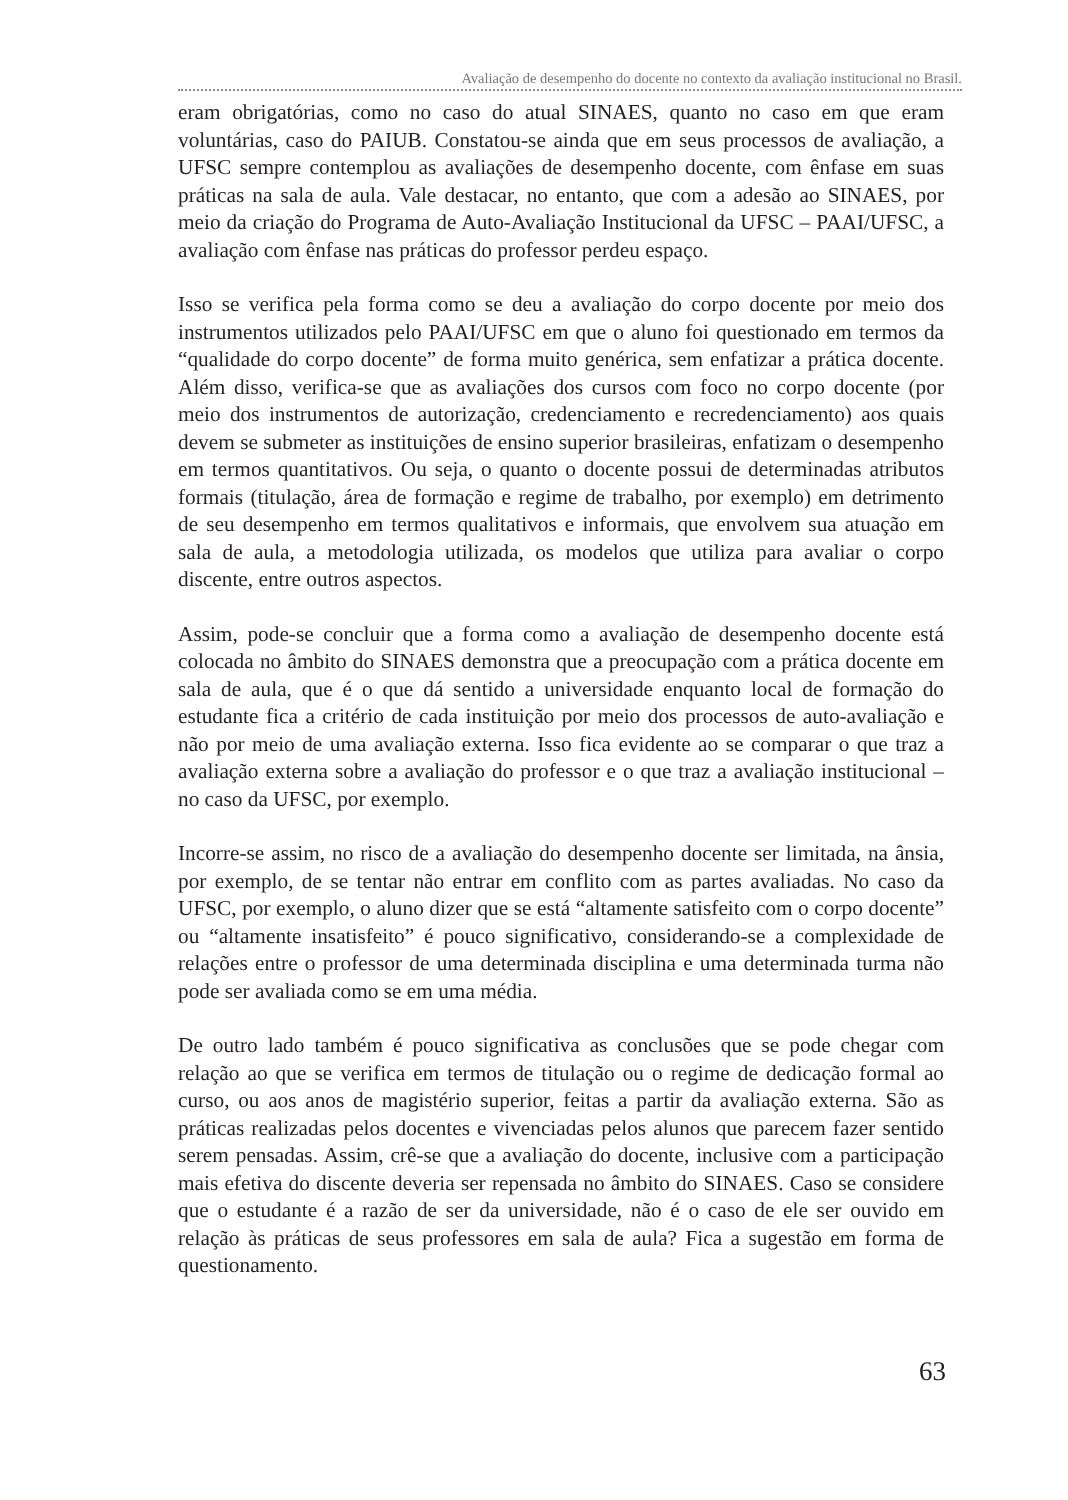Avaliação de desempenho do docente no contexto da avaliação institucional no Brasil.
eram obrigatórias, como no caso do atual SINAES, quanto no caso em que eram voluntárias, caso do PAIUB. Constatou-se ainda que em seus processos de avaliação, a UFSC sempre contemplou as avaliações de desempenho docente, com ênfase em suas práticas na sala de aula. Vale destacar, no entanto, que com a adesão ao SINAES, por meio da criação do Programa de Auto-Avaliação Institucional da UFSC – PAAI/UFSC, a avaliação com ênfase nas práticas do professor perdeu espaço.
Isso se verifica pela forma como se deu a avaliação do corpo docente por meio dos instrumentos utilizados pelo PAAI/UFSC em que o aluno foi questionado em termos da “qualidade do corpo docente” de forma muito genérica, sem enfatizar a prática docente. Além disso, verifica-se que as avaliações dos cursos com foco no corpo docente (por meio dos instrumentos de autorização, credenciamento e recredenciamento) aos quais devem se submeter as instituições de ensino superior brasileiras, enfatizam o desempenho em termos quantitativos. Ou seja, o quanto o docente possui de determinadas atributos formais (titulação, área de formação e regime de trabalho, por exemplo) em detrimento de seu desempenho em termos qualitativos e informais, que envolvem sua atuação em sala de aula, a metodologia utilizada, os modelos que utiliza para avaliar o corpo discente, entre outros aspectos.
Assim, pode-se concluir que a forma como a avaliação de desempenho docente está colocada no âmbito do SINAES demonstra que a preocupação com a prática docente em sala de aula, que é o que dá sentido a universidade enquanto local de formação do estudante fica a critério de cada instituição por meio dos processos de auto-avaliação e não por meio de uma avaliação externa. Isso fica evidente ao se comparar o que traz a avaliação externa sobre a avaliação do professor e o que traz a avaliação institucional – no caso da UFSC, por exemplo.
Incorre-se assim, no risco de a avaliação do desempenho docente ser limitada, na ânsia, por exemplo, de se tentar não entrar em conflito com as partes avaliadas. No caso da UFSC, por exemplo, o aluno dizer que se está “altamente satisfeito com o corpo docente” ou “altamente insatisfeito” é pouco significativo, considerando-se a complexidade de relações entre o professor de uma determinada disciplina e uma determinada turma não pode ser avaliada como se em uma média.
De outro lado também é pouco significativa as conclusões que se pode chegar com relação ao que se verifica em termos de titulação ou o regime de dedicação formal ao curso, ou aos anos de magistério superior, feitas a partir da avaliação externa. São as práticas realizadas pelos docentes e vivenciadas pelos alunos que parecem fazer sentido serem pensadas. Assim, crê-se que a avaliação do docente, inclusive com a participação mais efetiva do discente deveria ser repensada no âmbito do SINAES. Caso se considere que o estudante é a razão de ser da universidade, não é o caso de ele ser ouvido em relação às práticas de seus professores em sala de aula? Fica a sugestão em forma de questionamento.
63